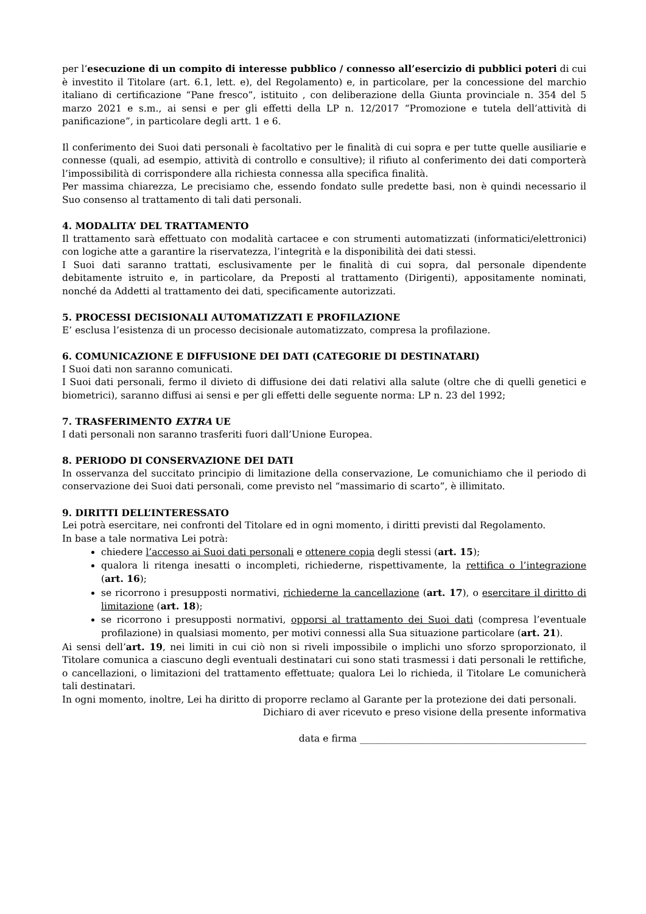per l’esecuzione di un compito di interesse pubblico / connesso all’esercizio di pubblici poteri di cui è investito il Titolare (art. 6.1, lett. e), del Regolamento) e, in particolare, per la concessione del marchio italiano di certificazione “Pane fresco”, istituito , con deliberazione della Giunta provinciale n. 354 del 5 marzo 2021 e s.m., ai sensi e per gli effetti della LP n. 12/2017 “Promozione e tutela dell’attività di panificazione”, in particolare degli artt. 1 e 6.
Il conferimento dei Suoi dati personali è facoltativo per le finalità di cui sopra e per tutte quelle ausiliarie e connesse (quali, ad esempio, attività di controllo e consultive); il rifiuto al conferimento dei dati comporterà l’impossibilità di corrispondere alla richiesta connessa alla specifica finalità.
Per massima chiarezza, Le precisiamo che, essendo fondato sulle predette basi, non è quindi necessario il Suo consenso al trattamento di tali dati personali.
4. MODALITA’ DEL TRATTAMENTO
Il trattamento sarà effettuato con modalità cartacee e con strumenti automatizzati (informatici/elettronici) con logiche atte a garantire la riservatezza, l’integrità e la disponibilità dei dati stessi.
I Suoi dati saranno trattati, esclusivamente per le finalità di cui sopra, dal personale dipendente debitamente istruito e, in particolare, da Preposti al trattamento (Dirigenti), appositamente nominati, nonché da Addetti al trattamento dei dati, specificamente autorizzati.
5. PROCESSI DECISIONALI AUTOMATIZZATI E PROFILAZIONE
E’ esclusa l’esistenza di un processo decisionale automatizzato, compresa la profilazione.
6. COMUNICAZIONE E DIFFUSIONE DEI DATI (CATEGORIE DI DESTINATARI)
I Suoi dati non saranno comunicati.
I Suoi dati personali, fermo il divieto di diffusione dei dati relativi alla salute (oltre che di quelli genetici e biometrici), saranno diffusi ai sensi e per gli effetti delle seguente norma: LP n. 23 del 1992;
7. TRASFERIMENTO EXTRA UE
I dati personali non saranno trasferiti fuori dall’Unione Europea.
8. PERIODO DI CONSERVAZIONE DEI DATI
In osservanza del succitato principio di limitazione della conservazione, Le comunichiamo che il periodo di conservazione dei Suoi dati personali, come previsto nel “massimario di scarto”, è illimitato.
9. DIRITTI DELL’INTERESSATO
Lei potrà esercitare, nei confronti del Titolare ed in ogni momento, i diritti previsti dal Regolamento.
In base a tale normativa Lei potrà:
chiedere l’accesso ai Suoi dati personali e ottenere copia degli stessi (art. 15);
qualora li ritenga inesatti o incompleti, richiederne, rispettivamente, la rettifica o l’integrazione (art. 16);
se ricorrono i presupposti normativi, richiederne la cancellazione (art. 17), o esercitare il diritto di limitazione (art. 18);
se ricorrono i presupposti normativi, opporsi al trattamento dei Suoi dati (compresa l’eventuale profilazione) in qualsiasi momento, per motivi connessi alla Sua situazione particolare (art. 21).
Ai sensi dell’art. 19, nei limiti in cui ciò non si riveli impossibile o implichi uno sforzo sproporzionato, il Titolare comunica a ciascuno degli eventuali destinatari cui sono stati trasmessi i dati personali le rettifiche, o cancellazioni, o limitazioni del trattamento effettuate; qualora Lei lo richieda, il Titolare Le comunicherà tali destinatari.
In ogni momento, inoltre, Lei ha diritto di proporre reclamo al Garante per la protezione dei dati personali.
Dichiaro di aver ricevuto e preso visione della presente informativa
data e firma ________________________________________________